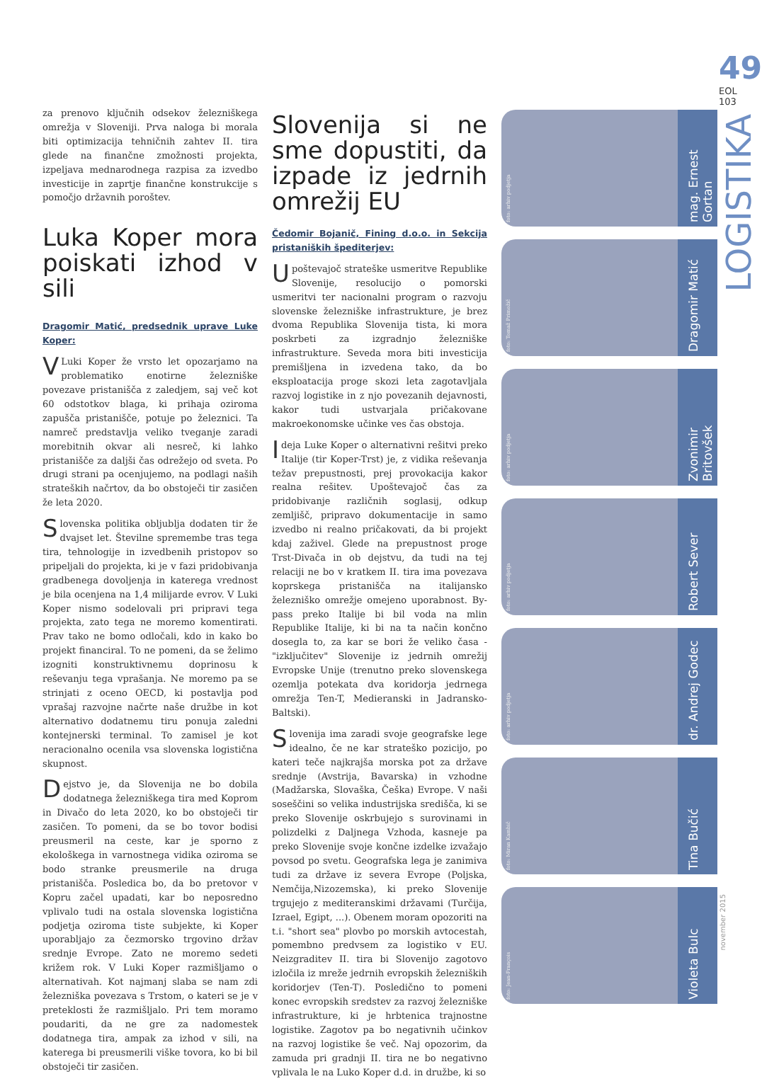za prenovo ključnih odsekov železniškega omrežja v Sloveniji. Prva naloga bi morala biti optimizacija tehničnih zahtev II. tira glede na finančne zmožnosti projekta, izpeljava mednarodnega razpisa za izvedbo investicije in zaprtje finančne konstrukcije s pomočjo državnih poroštev.
Luka Koper mora poiskati izhod v sili
Dragomir Matić, predsednik uprave Luke Koper:
VLuki Koper že vrsto let opozarjamo na problematiko enotirne železniške povezave pristanišča z zaledjem, saj več kot 60 odstotkov blaga, ki prihaja oziroma zapušča pristanišče, potuje po železnici. Ta namreč predstavlja veliko tveganje zaradi morebitnih okvar ali nesreč, ki lahko pristanišče za daljši čas odrežejo od sveta. Po drugi strani pa ocenjujemo, na podlagi naših strateških načrtov, da bo obstoječi tir zasičen že leta 2020.
Slovenska politika obljublja dodaten tir že dvajset let. Številne spremembe tras tega tira, tehnologije in izvedbenih pristopov so pripeljali do projekta, ki je v fazi pridobivanja gradbenega dovoljenja in katerega vrednost je bila ocenjena na 1,4 milijarde evrov. V Luki Koper nismo sodelovali pri pripravi tega projekta, zato tega ne moremo komentirati. Prav tako ne bomo odločali, kdo in kako bo projekt financiral. To ne pomeni, da se želimo izogniti konstruktivnemu doprinosu k reševanju tega vprašanja. Ne moremo pa se strinjati z oceno OECD, ki postavlja pod vprašaj razvojne načrte naše družbe in kot alternativo dodatnemu tiru ponuja zaledni kontejnerski terminal. To zamisel je kot neracionalno ocenila vsa slovenska logistična skupnost.
Dejstvo je, da Slovenija ne bo dobila dodatnega železniškega tira med Koprom in Divačo do leta 2020, ko bo obstoječi tir zasičen. To pomeni, da se bo tovor bodisi preusmeril na ceste, kar je sporno z ekološkega in varnostnega vidika oziroma se bodo stranke preusmerile na druga pristanišča. Posledica bo, da bo pretovor v Kopru začel upadati, kar bo neposredno vplivalo tudi na ostala slovenska logistična podjetja oziroma tiste subjekte, ki Koper uporabljajo za čezmorsko trgovino držav srednje Evrope. Zato ne moremo sedeti križem rok. V Luki Koper razmišljamo o alternativah. Kot najmanj slaba se nam zdi železniška povezava s Trstom, o kateri se je v preteklosti že razmišljalo. Pri tem moramo poudariti, da ne gre za nadomestek dodatnega tira, ampak za izhod v sili, na katerega bi preusmerili viške tovora, ko bi bil obstoječi tir zasičen.
Slovenija si ne sme dopustiti, da izpade iz jedrnih omrežij EU
Čedomir Bojanič, Fining d.o.o. in Sekcija pristaniških špediterjev:
Upoštevajoč strateške usmeritve Republike Slovenije, resolucijo o pomorski usmeritvi ter nacionalni program o razvoju slovenske železniške infrastrukture, je brez dvoma Republika Slovenija tista, ki mora poskrbeti za izgradnjo železniške infrastrukture. Seveda mora biti investicija premišljena in izvedena tako, da bo eksploatacija proge skozi leta zagotavljala razvoj logistike in z njo povezanih dejavnosti, kakor tudi ustvarjala pričakovane makroekonomske učinke ves čas obstoja.
Ideja Luke Koper o alternativni rešitvi preko Italije (tir Koper-Trst) je, z vidika reševanja težav prepustnosti, prej provokacija kakor realna rešitev. Upoštevajoč čas za pridobivanje različnih soglasij, odkup zemljišč, pripravo dokumentacije in samo izvedbo ni realno pričakovati, da bi projekt kdaj zaživel. Glede na prepustnost proge Trst-Divača in ob dejstvu, da tudi na tej relaciji ne bo v kratkem II. tira ima povezava koprskega pristanišča na italijansko železniško omrežje omejeno uporabnost. By-pass preko Italije bi bil voda na mlin Republike Italije, ki bi na ta način končno dosegla to, za kar se bori že veliko časa - "izključitev" Slovenije iz jedrnih omrežij Evropske Unije (trenutno preko slovenskega ozemlja potekata dva koridorja jedrnega omrežja Ten-T, Medieranski in Jadransko-Baltski).
Slovenija ima zaradi svoje geografske lege idealno, če ne kar strateško pozicijo, po kateri teče najkrajša morska pot za države srednje (Avstrija, Bavarska) in vzhodne (Madžarska, Slovaška, Češka) Evrope. V naši soseščini so velika industrijska središča, ki se preko Slovenije oskrbujejo s surovinami in polizdelki z Daljnega Vzhoda, kasneje pa preko Slovenije svoje končne izdelke izvažajo povsod po svetu. Geografska lega je zanimiva tudi za države iz severa Evrope (Poljska, Nemčija,Nizozemska), ki preko Slovenije trgujejo z mediteranskimi državami (Turčija, Izrael, Egipt, ...). Obenem moram opozoriti na t.i. "short sea" plovbo po morskih avtocestah, pomembno predvsem za logistiko v EU. Neizgraditev II. tira bi Slovenijo zagotovo izločila iz mreže jedrnih evropskih železniških koridorjev (Ten-T). Posledično to pomeni konec evropskih sredstev za razvoj železniške infrastrukture, ki je hrbtenica trajnostne logistike. Zagotov pa bo negativnih učinkov na razvoj logistike še več. Naj opozorim, da zamuda pri gradnji II. tira ne bo negativno vplivala le na Luko Koper d.d. in družbe, ki so
foto: arhiv podjetja
mag. Ernest Gortan
foto: Tomaž Primožič
Dragomir Matić
foto: arhiv podjetja
Zvonimir Britovšek
foto: arhiv podjetja
Robert Sever
foto: arhiv podjetja
dr. Andrej Godec
foto: Miran Kambič
Tina Bučić
foto: Jean-François
Violeta Bulc
49
EOL 103
LOGISTIKA
november 2015